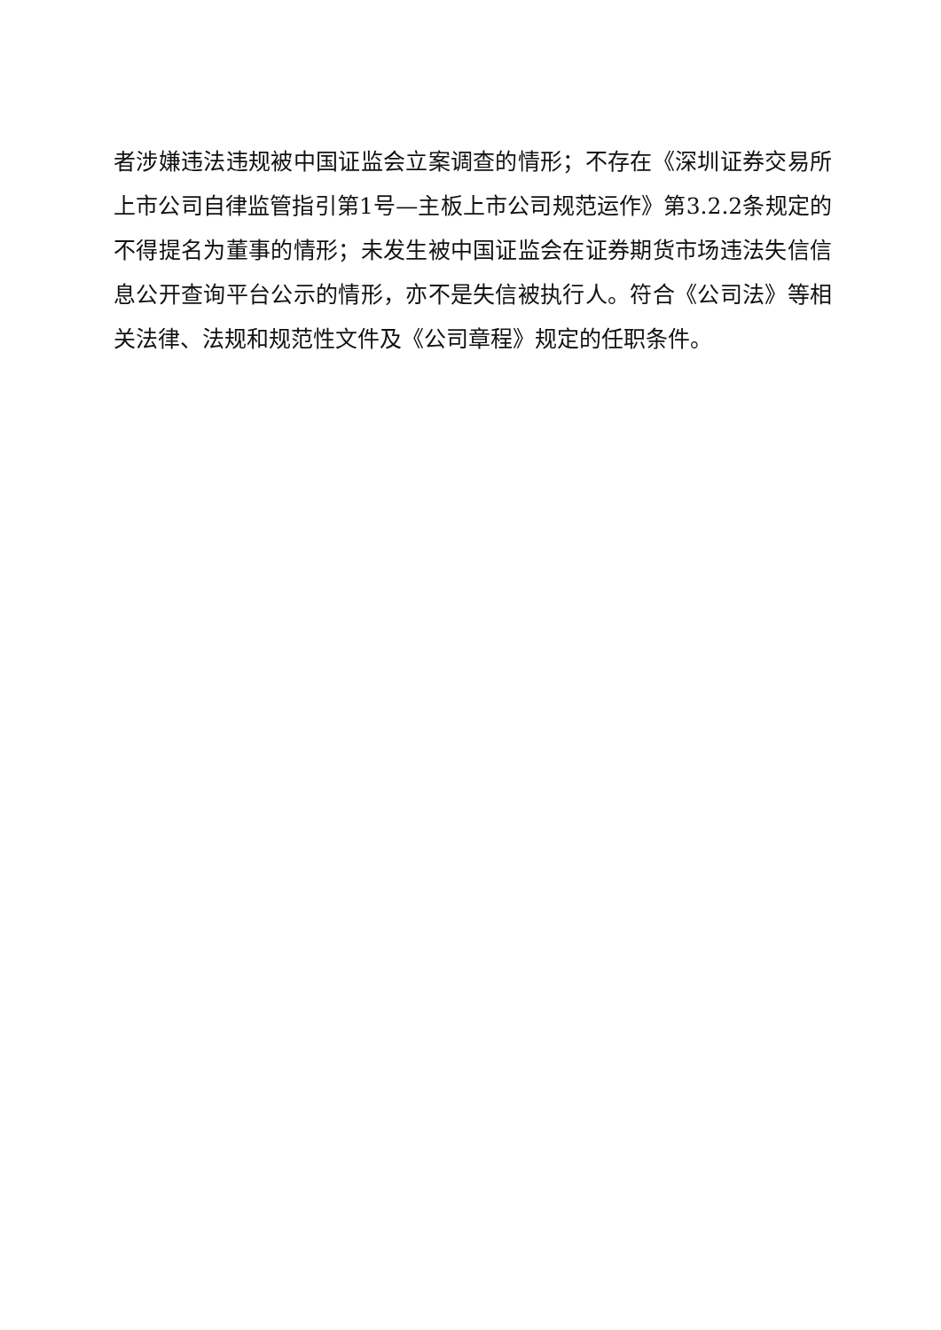者涉嫌违法违规被中国证监会立案调查的情形；不存在《深圳证券交易所上市公司自律监管指引第1号—主板上市公司规范运作》第3.2.2条规定的不得提名为董事的情形；未发生被中国证监会在证券期货市场违法失信信息公开查询平台公示的情形，亦不是失信被执行人。符合《公司法》等相关法律、法规和规范性文件及《公司章程》规定的任职条件。